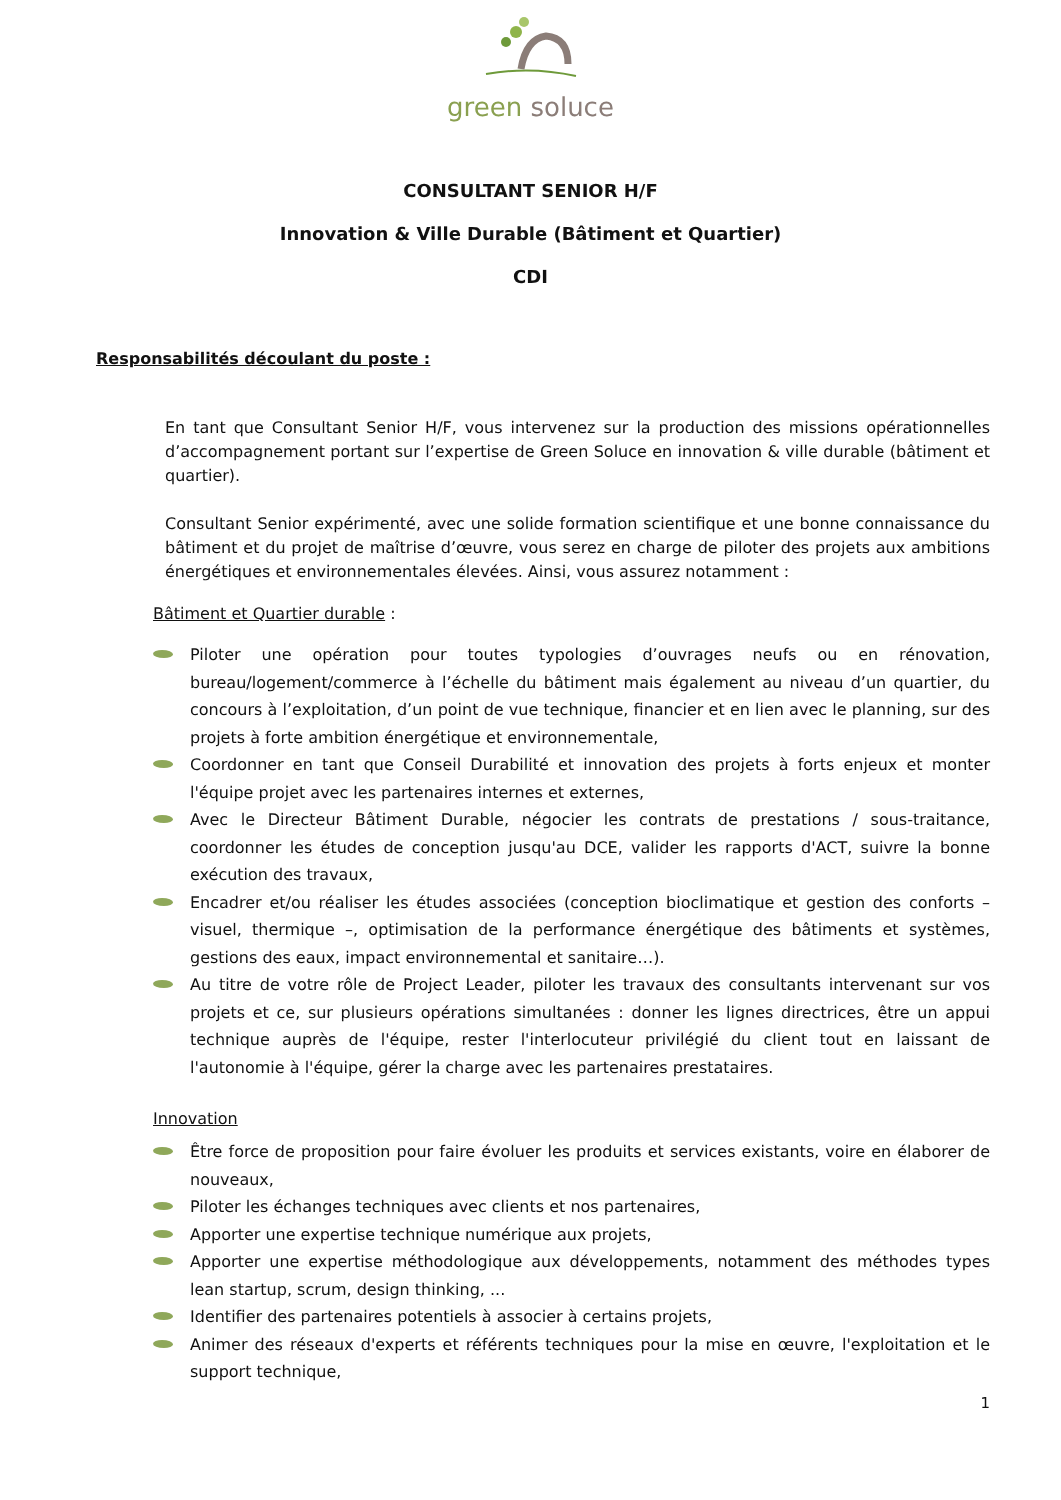green soluce
CONSULTANT SENIOR H/F
Innovation & Ville Durable (Bâtiment et Quartier)
CDI
Responsabilités découlant du poste :
En tant que Consultant Senior H/F, vous intervenez sur la production des missions opérationnelles d’accompagnement portant sur l’expertise de Green Soluce en innovation & ville durable (bâtiment et quartier).
Consultant Senior expérimenté, avec une solide formation scientifique et une bonne connaissance du bâtiment et du projet de maîtrise d’œuvre, vous serez en charge de piloter des projets aux ambitions énergétiques et environnementales élevées. Ainsi, vous assurez notamment :
Bâtiment et Quartier durable :
Piloter une opération pour toutes typologies d’ouvrages neufs ou en rénovation, bureau/logement/commerce à l’échelle du bâtiment mais également au niveau d’un quartier, du concours à l’exploitation, d’un point de vue technique, financier et en lien avec le planning, sur des projets à forte ambition énergétique et environnementale,
Coordonner en tant que Conseil Durabilité et innovation des projets à forts enjeux et monter l'équipe projet avec les partenaires internes et externes,
Avec le Directeur Bâtiment Durable, négocier les contrats de prestations / sous-traitance, coordonner les études de conception jusqu'au DCE, valider les rapports d'ACT, suivre la bonne exécution des travaux,
Encadrer et/ou réaliser les études associées (conception bioclimatique et gestion des conforts – visuel, thermique –, optimisation de la performance énergétique des bâtiments et systèmes, gestions des eaux, impact environnemental et sanitaire…).
Au titre de votre rôle de Project Leader, piloter les travaux des consultants intervenant sur vos projets et ce, sur plusieurs opérations simultanées : donner les lignes directrices, être un appui technique auprès de l'équipe, rester l'interlocuteur privilégié du client tout en laissant de l'autonomie à l'équipe, gérer la charge avec les partenaires prestataires.
Innovation
Être force de proposition pour faire évoluer les produits et services existants, voire en élaborer de nouveaux,
Piloter les échanges techniques avec clients et nos partenaires,
Apporter une expertise technique numérique aux projets,
Apporter une expertise méthodologique aux développements, notamment des méthodes types lean startup, scrum, design thinking, ...
Identifier des partenaires potentiels à associer à certains projets,
Animer des réseaux d'experts et référents techniques pour la mise en œuvre, l'exploitation et le support technique,
1